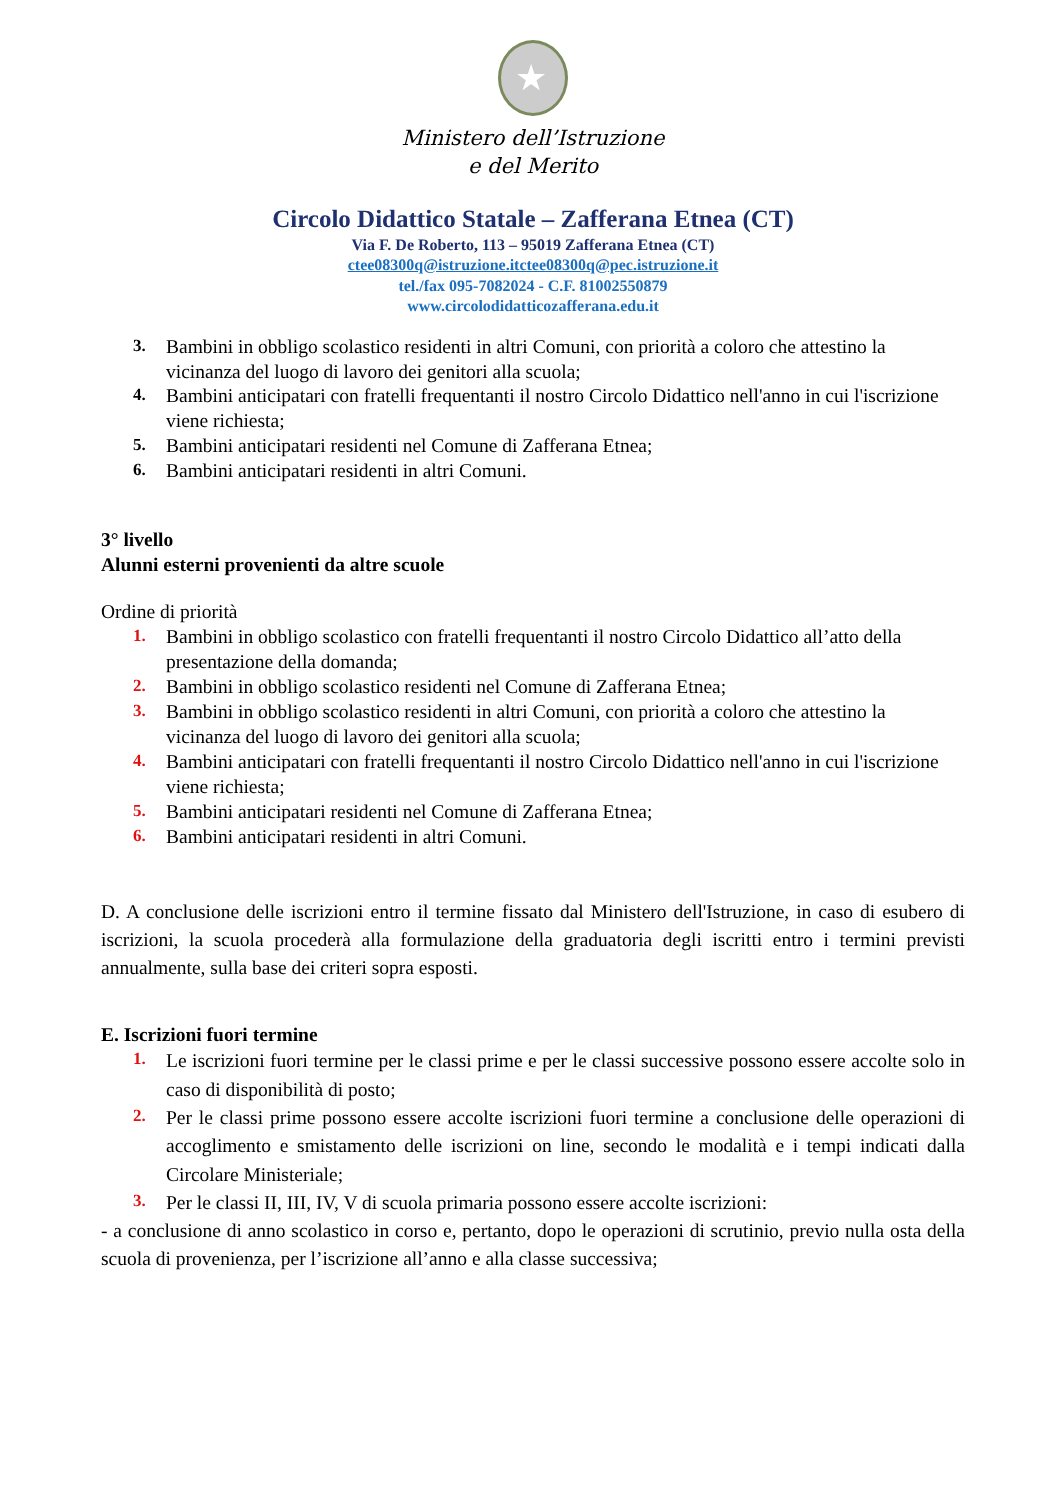★
Ministero dell’Istruzione
e del Merito
Circolo Didattico Statale – Zafferana Etnea (CT)
Via F. De Roberto, 113 – 95019 Zafferana Etnea (CT)
ctee08300q@istruzione.itctee08300q@pec.istruzione.it
tel./fax 095-7082024 - C.F. 81002550879
www.circolodidatticozafferana.edu.it
3. Bambini in obbligo scolastico residenti in altri Comuni, con priorità a coloro che attestino la vicinanza del luogo di lavoro dei genitori alla scuola;
4. Bambini anticipatari con fratelli frequentanti il nostro Circolo Didattico nell'anno in cui l'iscrizione viene richiesta;
5. Bambini anticipatari residenti nel Comune di Zafferana Etnea;
6. Bambini anticipatari residenti in altri Comuni.
3° livello
Alunni esterni provenienti da altre scuole
Ordine di priorità
1. Bambini in obbligo scolastico con fratelli frequentanti il nostro Circolo Didattico all’atto della presentazione della domanda;
2. Bambini in obbligo scolastico residenti nel Comune di Zafferana Etnea;
3. Bambini in obbligo scolastico residenti in altri Comuni, con priorità a coloro che attestino la vicinanza del luogo di lavoro dei genitori alla scuola;
4. Bambini anticipatari con fratelli frequentanti il nostro Circolo Didattico nell'anno in cui l'iscrizione viene richiesta;
5. Bambini anticipatari residenti nel Comune di Zafferana Etnea;
6. Bambini anticipatari residenti in altri Comuni.
D. A conclusione delle iscrizioni entro il termine fissato dal Ministero dell'Istruzione, in caso di esubero di iscrizioni, la scuola procederà alla formulazione della graduatoria degli iscritti entro i termini previsti annualmente, sulla base dei criteri sopra esposti.
E. Iscrizioni fuori termine
1. Le iscrizioni fuori termine per le classi prime e per le classi successive possono essere accolte solo in caso di disponibilità di posto;
2. Per le classi prime possono essere accolte iscrizioni fuori termine a conclusione delle operazioni di accoglimento e smistamento delle iscrizioni on line, secondo le modalità e i tempi indicati dalla Circolare Ministeriale;
3. Per le classi II, III, IV, V di scuola primaria possono essere accolte iscrizioni:
- a conclusione di anno scolastico in corso e, pertanto, dopo le operazioni di scrutinio, previo nulla osta della scuola di provenienza, per l’iscrizione all’anno e alla classe successiva;